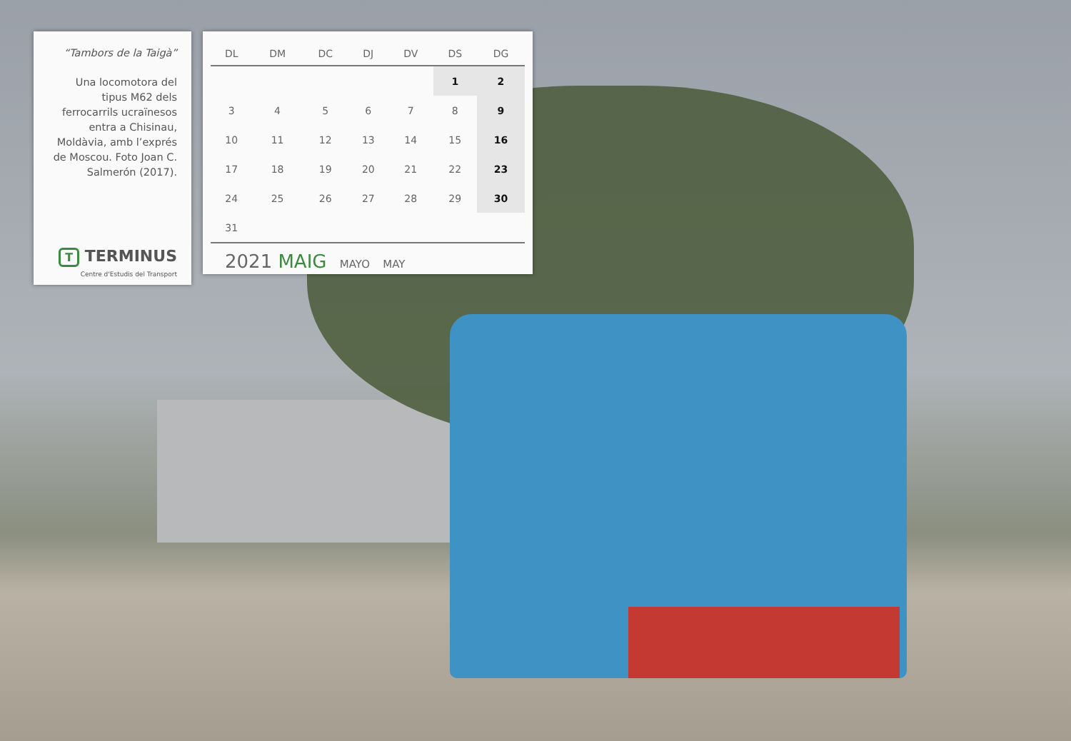“Tambors de la Taigà”
Una locomotora del tipus M62 dels ferrocarrils ucraïnesos entra a Chisinau, Moldàvia, amb l’exprés de Moscou. Foto Joan C. Salmerón (2017).
T TERMINUS
Centre d'Estudis del Transport
| DL | DM | DC | DJ | DV | DS | DG |
| --- | --- | --- | --- | --- | --- | --- |
| | | | | | 1 | 2 |
| 3 | 4 | 5 | 6 | 7 | 8 | 9 |
| 10 | 11 | 12 | 13 | 14 | 15 | 16 |
| 17 | 18 | 19 | 20 | 21 | 22 | 23 |
| 24 | 25 | 26 | 27 | 28 | 29 | 30 |
| 31 | | | | | | |
2021 MAIG MAYO MAY